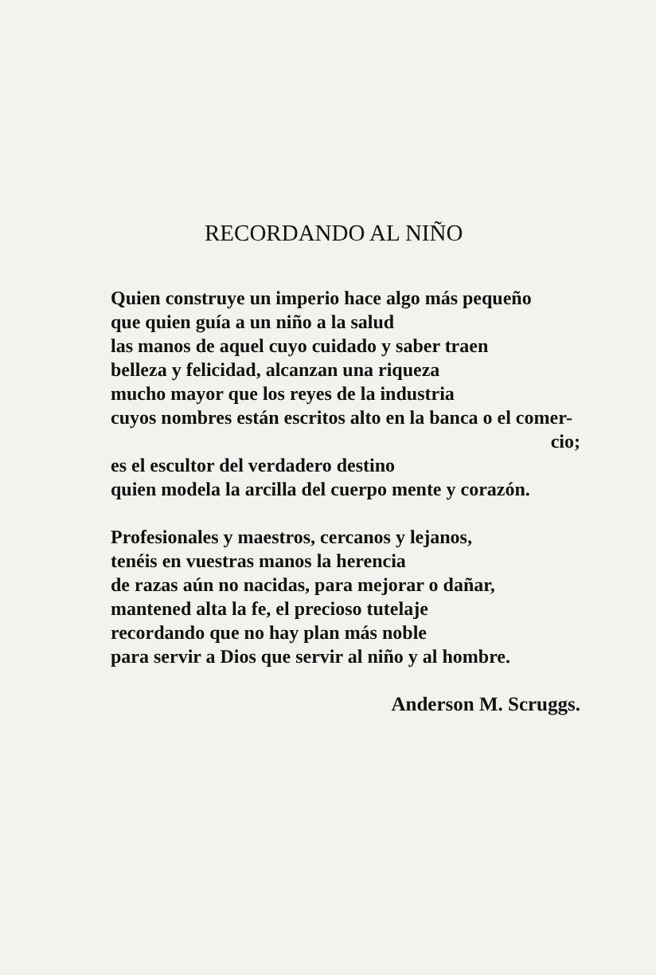RECORDANDO AL NIÑO
Quien construye un imperio hace algo más pequeño
que quien guía a un niño a la salud
las manos de aquel cuyo cuidado y saber traen
belleza y felicidad, alcanzan una riqueza
mucho mayor que los reyes de la industria
cuyos nombres están escritos alto en la banca o el comer-
cio;
es el escultor del verdadero destino
quien modela la arcilla del cuerpo mente y corazón.
Profesionales y maestros, cercanos y lejanos,
tenéis en vuestras manos la herencia
de razas aún no nacidas, para mejorar o dañar,
mantened alta la fe, el precioso tutelaje
recordando que no hay plan más noble
para servir a Dios que servir al niño y al hombre.
Anderson M. Scruggs.